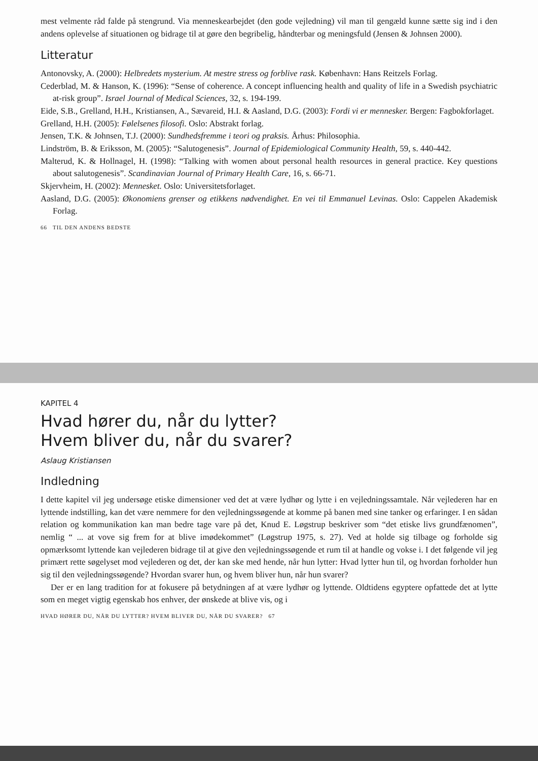mest velmente råd falde på stengrund. Via menneskearbejdet (den gode vejledning) vil man til gengæld kunne sætte sig ind i den andens oplevelse af situationen og bidrage til at gøre den begribelig, håndterbar og meningsfuld (Jensen & Johnsen 2000).
Litteratur
Antonovsky, A. (2000): Helbredets mysterium. At mestre stress og forblive rask. København: Hans Reitzels Forlag.
Cederblad, M. & Hanson, K. (1996): “Sense of coherence. A concept influencing health and quality of life in a Swedish psychiatric at-risk group”. Israel Journal of Medical Sciences, 32, s. 194-199.
Eide, S.B., Grelland, H.H., Kristiansen, A., Sævareid, H.I. & Aasland, D.G. (2003): Fordi vi er mennesker. Bergen: Fagbokforlaget.
Grelland, H.H. (2005): Følelsenes filosofi. Oslo: Abstrakt forlag.
Jensen, T.K. & Johnsen, T.J. (2000): Sundhedsfremme i teori og praksis. Århus: Philosophia.
Lindström, B. & Eriksson, M. (2005): “Salutogenesis”. Journal of Epidemiological Community Health, 59, s. 440-442.
Malterud, K. & Hollnagel, H. (1998): “Talking with women about personal health resources in general practice. Key questions about salutogenesis”. Scandinavian Journal of Primary Health Care, 16, s. 66-71.
Skjervheim, H. (2002): Mennesket. Oslo: Universitetsforlaget.
Aasland, D.G. (2005): Økonomiens grenser og etikkens nødvendighet. En vei til Emmanuel Levinas. Oslo: Cappelen Akademisk Forlag.
66 TIL DEN ANDENS BEDSTE
KAPITEL 4
Hvad hører du, når du lytter?
Hvem bliver du, når du svarer?
Aslaug Kristiansen
Indledning
I dette kapitel vil jeg undersøge etiske dimensioner ved det at være lydhør og lytte i en vejledningssamtale. Når vejlederen har en lyttende indstilling, kan det være nemmere for den vejledningssøgende at komme på banen med sine tanker og erfaringer. I en sådan relation og kommunikation kan man bedre tage vare på det, Knud E. Løgstrup beskriver som “det etiske livs grundfænomen”, nemlig “ ... at vove sig frem for at blive imødekommet” (Løgstrup 1975, s. 27). Ved at holde sig tilbage og forholde sig opmærksomt lyttende kan vejlederen bidrage til at give den vejledningssøgende et rum til at handle og vokse i. I det følgende vil jeg primært rette søgelyset mod vejlederen og det, der kan ske med hende, når hun lytter: Hvad lytter hun til, og hvordan forholder hun sig til den vejledningssøgende? Hvordan svarer hun, og hvem bliver hun, når hun svarer?
Der er en lang tradition for at fokusere på betydningen af at være lydhør og lyttende. Oldtidens egyptere opfattede det at lytte som en meget vigtig egenskab hos enhver, der ønskede at blive vis, og i
HVAD HØRER DU, NÅR DU LYTTER? HVEM BLIVER DU, NÅR DU SVARER? 67